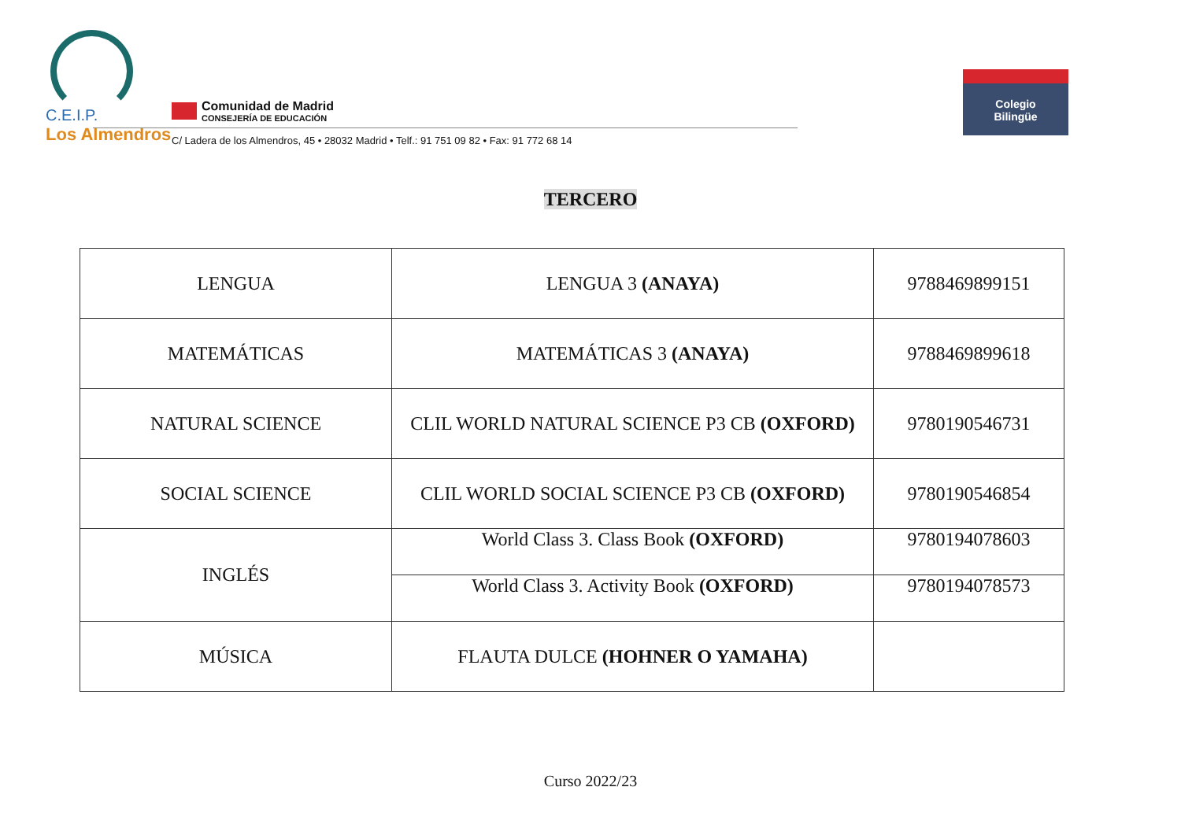C.E.I.P.
Los Almendros
Comunidad de Madrid
CONSEJERÍA DE EDUCACIÓN
C/ Ladera de los Almendros, 45 • 28032 Madrid • Telf.: 91 751 09 82 • Fax: 91 772 68 14
Colegio
Bilingüe
TERCERO
| LENGUA | LENGUA 3 (ANAYA) | 9788469899151 |
| MATEMÁTICAS | MATEMÁTICAS 3 (ANAYA) | 9788469899618 |
| NATURAL SCIENCE | CLIL WORLD NATURAL SCIENCE P3 CB (OXFORD) | 9780190546731 |
| SOCIAL SCIENCE | CLIL WORLD SOCIAL SCIENCE P3 CB (OXFORD) | 9780190546854 |
| INGLÉS | World Class 3. Class Book (OXFORD) | 9780194078603 |
| | World Class 3. Activity Book (OXFORD) | 9780194078573 |
| MÚSICA | FLAUTA DULCE (HOHNER O YAMAHA) | |
Curso 2022/23